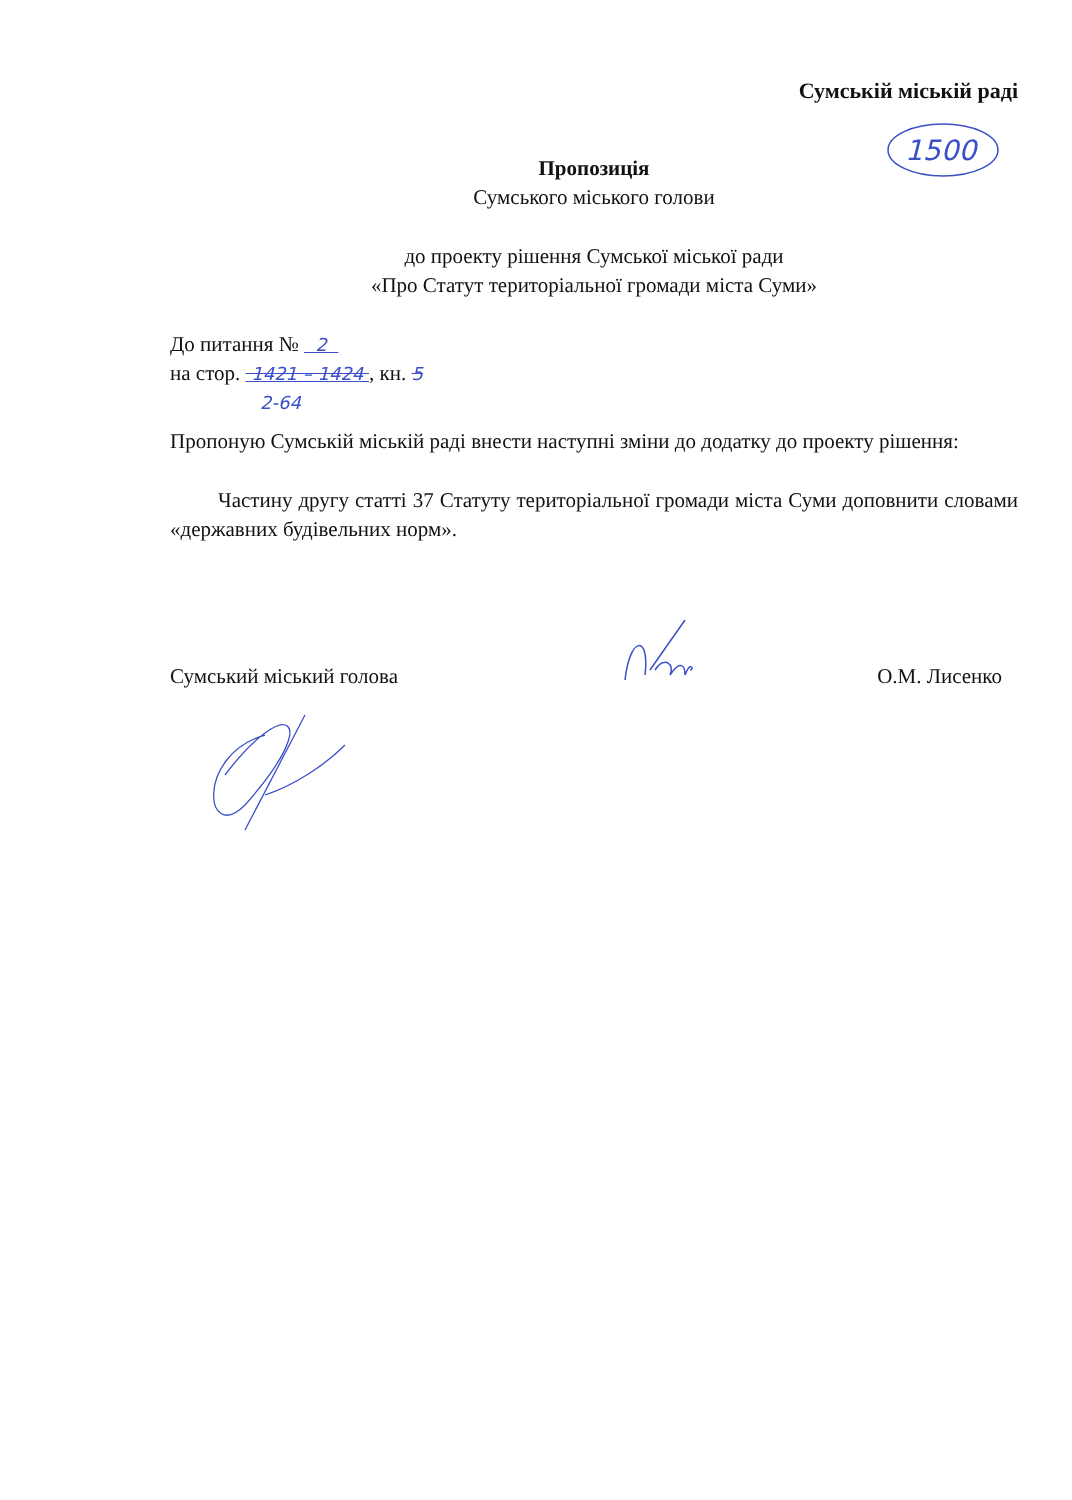1500
Сумській міській раді
Пропозиція
Сумського міського голови
до проекту рішення Сумської міської ради
«Про Статут територіальної громади міста Суми»
До питання № 2
на стор. 1421 – 1424 , кн. 5
2-64
Пропоную Сумській міській раді внести наступні зміни до додатку до проекту рішення:
Частину другу статті 37 Статуту територіальної громади міста Суми доповнити словами «державних будівельних норм».
Сумський міський голова О.М. Лисенко